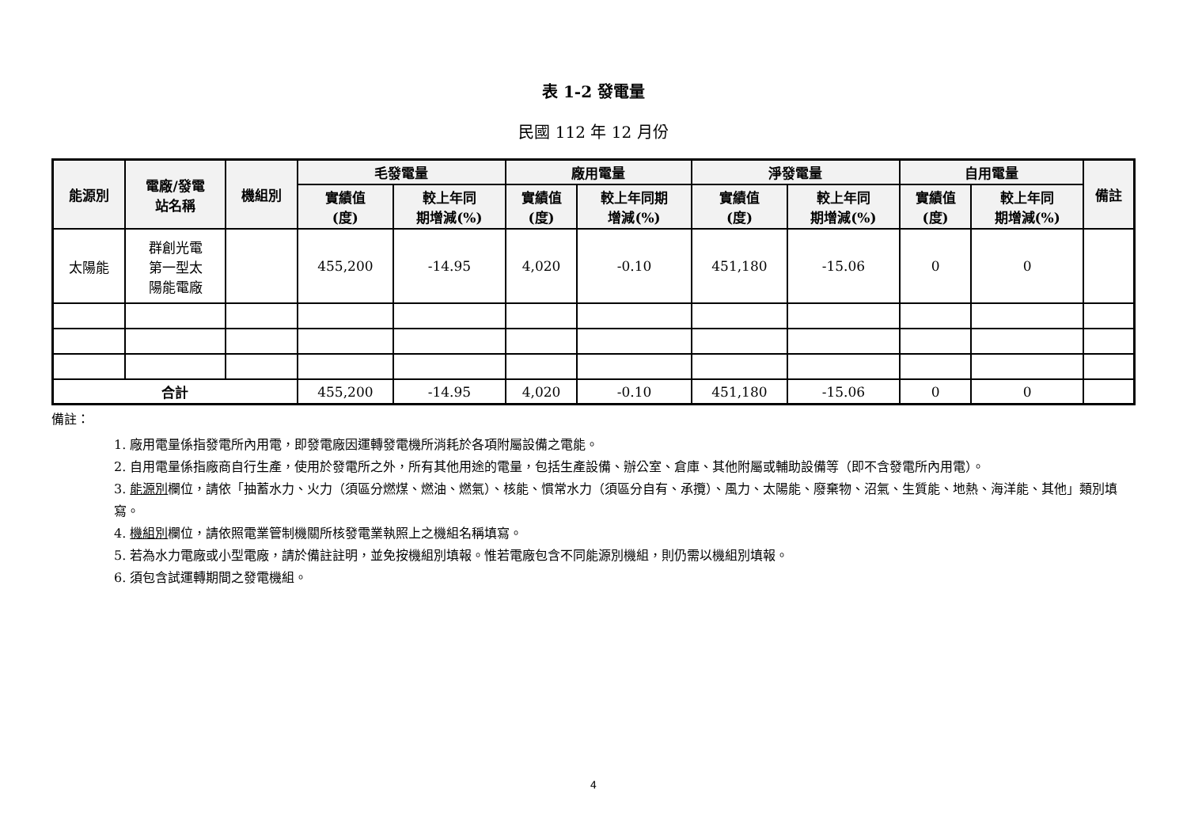表 1-2 發電量
民國 112 年 12 月份
| 能源別 | 電廠/發電 站名稱 | 機組別 | 毛發電量 | | 廠用電量 | | 淨發電量 | | 自用電量 | | 備註 |
| --- | --- | --- | --- | --- | --- | --- | --- | --- | --- | --- | --- |
| | | | 實績值 (度) | 較上年同 期增減(%) | 實績值 (度) | 較上年同期 增減(%) | 實績值 (度) | 較上年同 期增減(%) | 實績值 (度) | 較上年同 期增減(%) | |
| 太陽能 | 群創光電 第一型太 陽能電廠 | | 455,200 | -14.95 | 4,020 | -0.10 | 451,180 | -15.06 | 0 | 0 | |
| 合計 | | | 455,200 | -14.95 | 4,020 | -0.10 | 451,180 | -15.06 | 0 | 0 | |
備註：
1. 廠用電量係指發電所內用電，即發電廠因運轉發電機所消耗於各項附屬設備之電能。
2. 自用電量係指廠商自行生產，使用於發電所之外，所有其他用途的電量，包括生產設備、辦公室、倉庫、其他附屬或輔助設備等（即不含發電所內用電）。
3. 能源別欄位，請依「抽蓄水力、火力（須區分燃煤、燃油、燃氣）、核能、慣常水力（須區分自有、承攬）、風力、太陽能、廢棄物、沼氣、生質能、地熱、海洋能、其他」類別填寫。
4. 機組別欄位，請依照電業管制機關所核發電業執照上之機組名稱填寫。
5. 若為水力電廠或小型電廠，請於備註註明，並免按機組別填報。惟若電廠包含不同能源別機組，則仍需以機組別填報。
6. 須包含試運轉期間之發電機組。
4